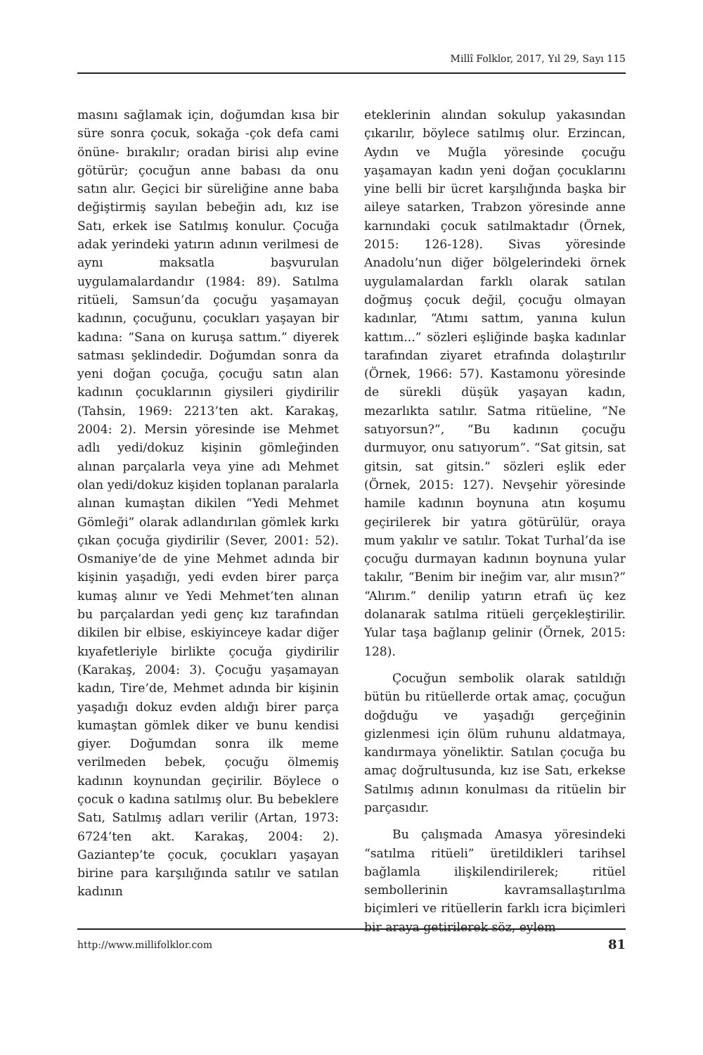Millî Folklor, 2017, Yıl 29, Sayı 115
masını sağlamak için, doğumdan kısa bir süre sonra çocuk, sokağa -çok defa cami önüne- bırakılır; oradan birisi alıp evine götürür; çocuğun anne babası da onu satın alır. Geçici bir süreliğine anne baba değiştirmiş sayılan bebeğin adı, kız ise Satı, erkek ise Satılmış konulur. Çocuğa adak yerindeki yatırın adının verilmesi de aynı maksatla başvurulan uygulamalardandır (1984: 89). Satılma ritüeli, Samsun’da çocuğu yaşamayan kadının, çocuğunu, çocukları yaşayan bir kadına: “Sana on kuruşa sattım.” diyerek satması şeklindedir. Doğumdan sonra da yeni doğan çocuğa, çocuğu satın alan kadının çocuklarının giysileri giydirilir (Tahsin, 1969: 2213’ten akt. Karakaş, 2004: 2). Mersin yöresinde ise Mehmet adlı yedi/dokuz kişinin gömleğinden alınan parçalarla veya yine adı Mehmet olan yedi/dokuz kişiden toplanan paralarla alınan kumaştan dikilen “Yedi Mehmet Gömleği” olarak adlandırılan gömlek kırkı çıkan çocuğa giydirilir (Sever, 2001: 52). Osmaniye’de de yine Mehmet adında bir kişinin yaşadığı, yedi evden birer parça kumaş alınır ve Yedi Mehmet’ten alınan bu parçalardan yedi genç kız tarafından dikilen bir elbise, eskiyinceye kadar diğer kıyafetleriyle birlikte çocuğa giydirilir (Karakaş, 2004: 3). Çocuğu yaşamayan kadın, Tire’de, Mehmet adında bir kişinin yaşadığı dokuz evden aldığı birer parça kumaştan gömlek diker ve bunu kendisi giyer. Doğumdan sonra ilk meme verilmeden bebek, çocuğu ölmemiş kadının koynundan geçirilir. Böylece o çocuk o kadına satılmış olur. Bu bebeklere Satı, Satılmış adları verilir (Artan, 1973: 6724’ten akt. Karakaş, 2004: 2). Gaziantep’te çocuk, çocukları yaşayan birine para karşılığında satılır ve satılan kadının
eteklerinin alından sokulup yakasından çıkarılır, böylece satılmış olur. Erzincan, Aydın ve Muğla yöresinde çocuğu yaşamayan kadın yeni doğan çocuklarını yine belli bir ücret karşılığında başka bir aileye satarken, Trabzon yöresinde anne karnındaki çocuk satılmaktadır (Örnek, 2015: 126-128). Sivas yöresinde Anadolu’nun diğer bölgelerindeki örnek uygulamalardan farklı olarak satılan doğmuş çocuk değil, çocuğu olmayan kadınlar, “Atımı sattım, yanına kulun kattım...” sözleri eşliğinde başka kadınlar tarafından ziyaret etrafında dolaştırılır (Örnek, 1966: 57). Kastamonu yöresinde de sürekli düşük yaşayan kadın, mezarlıkta satılır. Satma ritüeline, “Ne satıyorsun?”, “Bu kadının çocuğu durmuyor, onu satıyorum”. “Sat gitsin, sat gitsin, sat gitsin.” sözleri eşlik eder (Örnek, 2015: 127). Nevşehir yöresinde hamile kadının boynuna atın koşumu geçirilerek bir yatıra götürülür, oraya mum yakılır ve satılır. Tokat Turhal’da ise çocuğu durmayan kadının boynuna yular takılır, “Benim bir ineğim var, alır mısın?” “Alırım.” denilip yatırın etrafı üç kez dolanarak satılma ritüeli gerçekleştirilir. Yular taşa bağlanıp gelinir (Örnek, 2015: 128).
Çocuğun sembolik olarak satıldığı bütün bu ritüellerde ortak amaç, çocuğun doğduğu ve yaşadığı gerçeğinin gizlenmesi için ölüm ruhunu aldatmaya, kandırmaya yöneliktir. Satılan çocuğa bu amaç doğrultusunda, kız ise Satı, erkekse Satılmış adının konulması da ritüelin bir parçasıdır.
Bu çalışmada Amasya yöresindeki “satılma ritüeli” üretildikleri tarihsel bağlamla ilişkilendirilerek; ritüel sembollerinin kavramsallaştırılma biçimleri ve ritüellerin farklı icra biçimleri bir araya getirilerek söz, eylem
http://www.millifolklor.com 81